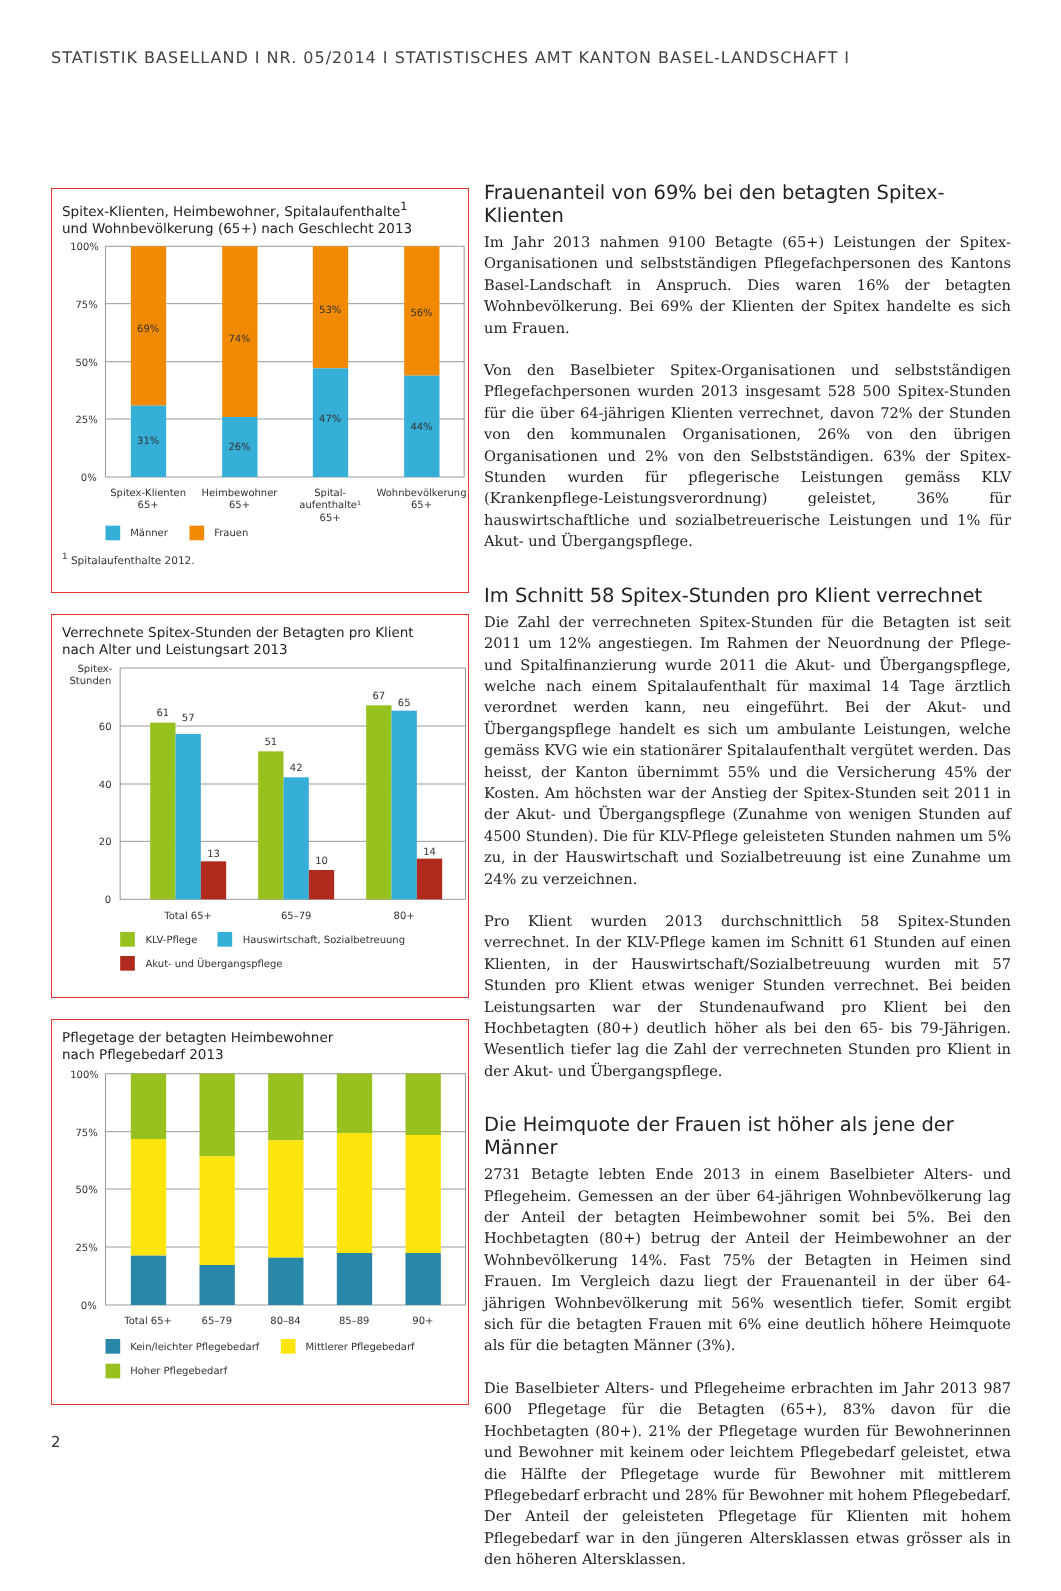STATISTIK BASELLAND I NR. 05/2014 I STATISTISCHES AMT KANTON BASEL-LANDSCHAFT I
Spitex-Klienten, Heimbewohner, Spitalaufenthalte<sup>1</sup>
und Wohnbevölkerung (65+) nach Geschlecht 2013
100%
75%
50%
25%
0%
69%
31%
74%
26%
53%
47%
56%
44%
Spitex-Klienten
65+
Heimbewohner
65+
Spital-
aufenthalte¹
65+
Wohnbevölkerung
65+
Männer
Frauen
<sup>1</sup> Spitalaufenthalte 2012.
Verrechnete Spitex-Stunden der Betagten pro Klient
nach Alter und Leistungsart 2013
Spitex-
Stunden
60
40
20
0
61
57
13
51
42
10
67
65
14
Total 65+
65–79
80+
KLV-Pflege
Hauswirtschaft, Sozialbetreuung
Akut- und Übergangspflege
Pflegetage der betagten Heimbewohner
nach Pflegebedarf 2013
100%
75%
50%
25%
0%
Total 65+
65–79
80–84
85–89
90+
Kein/leichter Pflegebedarf
Mittlerer Pflegebedarf
Hoher Pflegebedarf
Frauenanteil von 69% bei den betagten Spitex-Klienten
Im Jahr 2013 nahmen 9100 Betagte (65+) Leistungen der Spitex-Organisationen und selbstständigen Pflegefachpersonen des Kantons Basel-Landschaft in Anspruch. Dies waren 16% der betagten Wohnbevölkerung. Bei 69% der Klienten der Spitex handelte es sich um Frauen.
Von den Baselbieter Spitex-Organisationen und selbstständigen Pflegefachpersonen wurden 2013 insgesamt 528 500 Spitex-Stunden für die über 64-jährigen Klienten verrechnet, davon 72% der Stunden von den kommunalen Organisationen, 26% von den übrigen Organisationen und 2% von den Selbstständigen. 63% der Spitex-Stunden wurden für pflegerische Leistungen gemäss KLV (Krankenpflege-Leistungsverordnung) geleistet, 36% für hauswirtschaftliche und sozialbetreuerische Leistungen und 1% für Akut- und Übergangspflege.
Im Schnitt 58 Spitex-Stunden pro Klient verrechnet
Die Zahl der verrechneten Spitex-Stunden für die Betagten ist seit 2011 um 12% angestiegen. Im Rahmen der Neuordnung der Pflege- und Spitalfinanzierung wurde 2011 die Akut- und Übergangspflege, welche nach einem Spitalaufenthalt für maximal 14 Tage ärztlich verordnet werden kann, neu eingeführt. Bei der Akut- und Übergangspflege handelt es sich um ambulante Leistungen, welche gemäss KVG wie ein stationärer Spitalaufenthalt vergütet werden. Das heisst, der Kanton übernimmt 55% und die Versicherung 45% der Kosten. Am höchsten war der Anstieg der Spitex-Stunden seit 2011 in der Akut- und Übergangspflege (Zunahme von wenigen Stunden auf 4500 Stunden). Die für KLV-Pflege geleisteten Stunden nahmen um 5% zu, in der Hauswirtschaft und Sozialbetreuung ist eine Zunahme um 24% zu verzeichnen.
Pro Klient wurden 2013 durchschnittlich 58 Spitex-Stunden verrechnet. In der KLV-Pflege kamen im Schnitt 61 Stunden auf einen Klienten, in der Hauswirtschaft/Sozialbetreuung wurden mit 57 Stunden pro Klient etwas weniger Stunden verrechnet. Bei beiden Leistungsarten war der Stundenaufwand pro Klient bei den Hochbetagten (80+) deutlich höher als bei den 65- bis 79-Jährigen. Wesentlich tiefer lag die Zahl der verrechneten Stunden pro Klient in der Akut- und Übergangspflege.
Die Heimquote der Frauen ist höher als jene der Männer
2731 Betagte lebten Ende 2013 in einem Baselbieter Alters- und Pflegeheim. Gemessen an der über 64-jährigen Wohnbevölkerung lag der Anteil der betagten Heimbewohner somit bei 5%. Bei den Hochbetagten (80+) betrug der Anteil der Heimbewohner an der Wohnbevölkerung 14%. Fast 75% der Betagten in Heimen sind Frauen. Im Vergleich dazu liegt der Frauenanteil in der über 64-jährigen Wohnbevölkerung mit 56% wesentlich tiefer. Somit ergibt sich für die betagten Frauen mit 6% eine deutlich höhere Heimquote als für die betagten Männer (3%).
Die Baselbieter Alters- und Pflegeheime erbrachten im Jahr 2013 987 600 Pflegetage für die Betagten (65+), 83% davon für die Hochbetagten (80+). 21% der Pflegetage wurden für Bewohnerinnen und Bewohner mit keinem oder leichtem Pflegebedarf geleistet, etwa die Hälfte der Pflegetage wurde für Bewohner mit mittlerem Pflegebedarf erbracht und 28% für Bewohner mit hohem Pflegebedarf. Der Anteil der geleisteten Pflegetage für Klienten mit hohem Pflegebedarf war in den jüngeren Altersklassen etwas grösser als in den höheren Altersklassen.
2